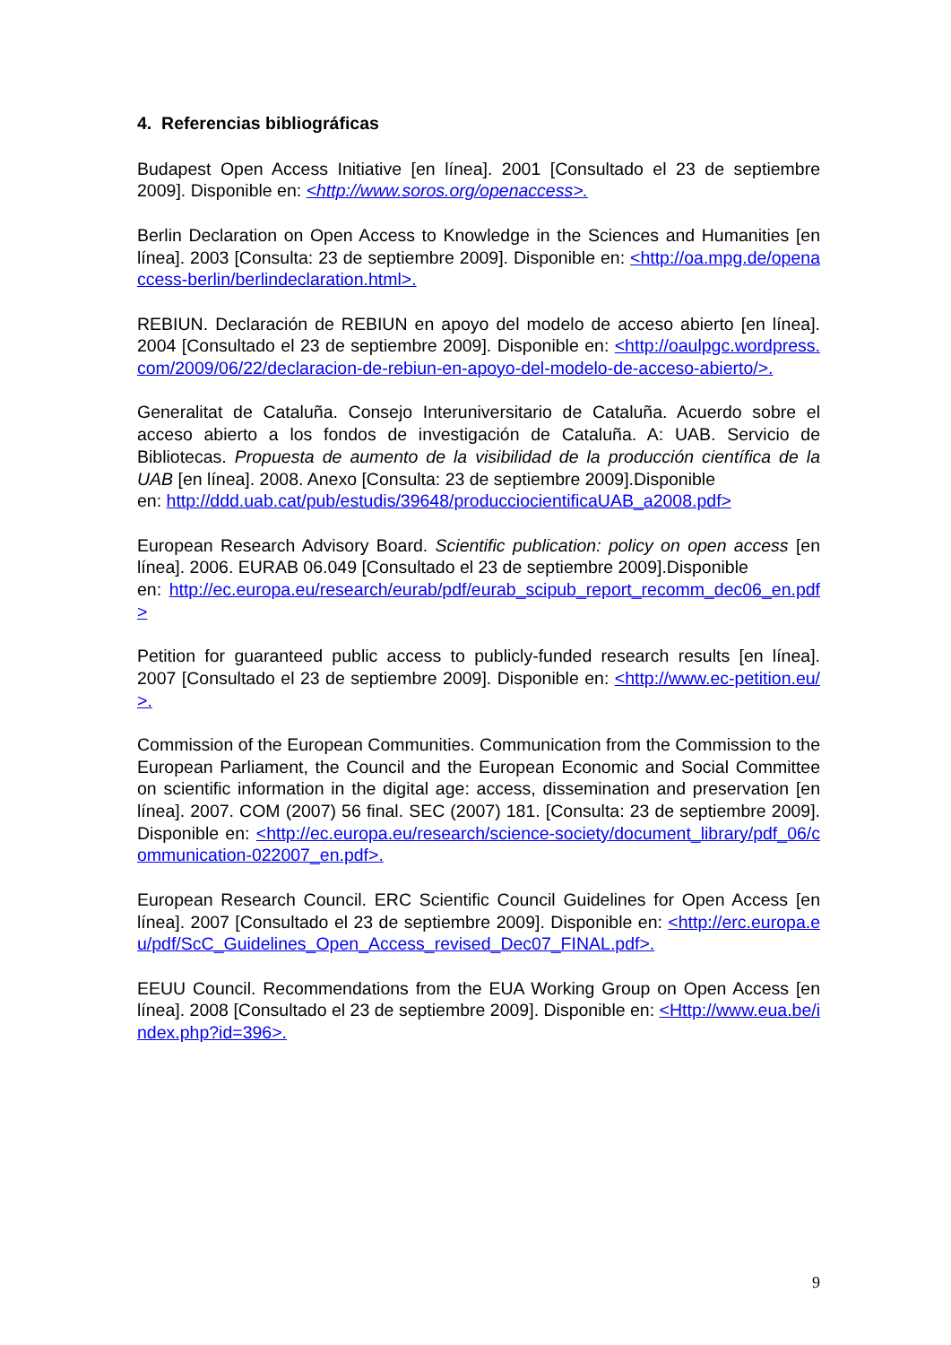4. Referencias bibliográficas
Budapest Open Access Initiative [en línea]. 2001 [Consultado el 23 de septiembre 2009]. Disponible en: <http://www.soros.org/openaccess>.
Berlin Declaration on Open Access to Knowledge in the Sciences and Humanities [en línea]. 2003 [Consulta: 23 de septiembre 2009]. Disponible en: <http://oa.mpg.de/openaccess-berlin/berlindeclaration.html>.
REBIUN. Declaración de REBIUN en apoyo del modelo de acceso abierto [en línea]. 2004 [Consultado el 23 de septiembre 2009]. Disponible en: <http://oaulpgc.wordpress.com/2009/06/22/declaracion-de-rebiun-en-apoyo-del-modelo-de-acceso-abierto/>.
Generalitat de Cataluña. Consejo Interuniversitario de Cataluña. Acuerdo sobre el acceso abierto a los fondos de investigación de Cataluña. A: UAB. Servicio de Bibliotecas. Propuesta de aumento de la visibilidad de la producción científica de la UAB [en línea]. 2008. Anexo [Consulta: 23 de septiembre 2009].Disponible
en: http://ddd.uab.cat/pub/estudis/39648/producciocientificaUAB_a2008.pdf>
European Research Advisory Board. Scientific publication: policy on open access [en línea]. 2006. EURAB 06.049 [Consultado el 23 de septiembre 2009].Disponible
en: http://ec.europa.eu/research/eurab/pdf/eurab_scipub_report_recomm_dec06_en.pdf>
Petition for guaranteed public access to publicly-funded research results [en línea]. 2007 [Consultado el 23 de septiembre 2009]. Disponible en: <http://www.ec-petition.eu/>.
Commission of the European Communities. Communication from the Commission to the European Parliament, the Council and the European Economic and Social Committee on scientific information in the digital age: access, dissemination and preservation [en línea]. 2007. COM (2007) 56 final. SEC (2007) 181. [Consulta: 23 de septiembre 2009]. Disponible en: <http://ec.europa.eu/research/science-society/document_library/pdf_06/communication-022007_en.pdf>.
European Research Council. ERC Scientific Council Guidelines for Open Access [en línea]. 2007 [Consultado el 23 de septiembre 2009]. Disponible en: <http://erc.europa.eu/pdf/ScC_Guidelines_Open_Access_revised_Dec07_FINAL.pdf>.
EEUU Council. Recommendations from the EUA Working Group on Open Access [en línea]. 2008 [Consultado el 23 de septiembre 2009]. Disponible en: <Http://www.eua.be/index.php?id=396>.
9